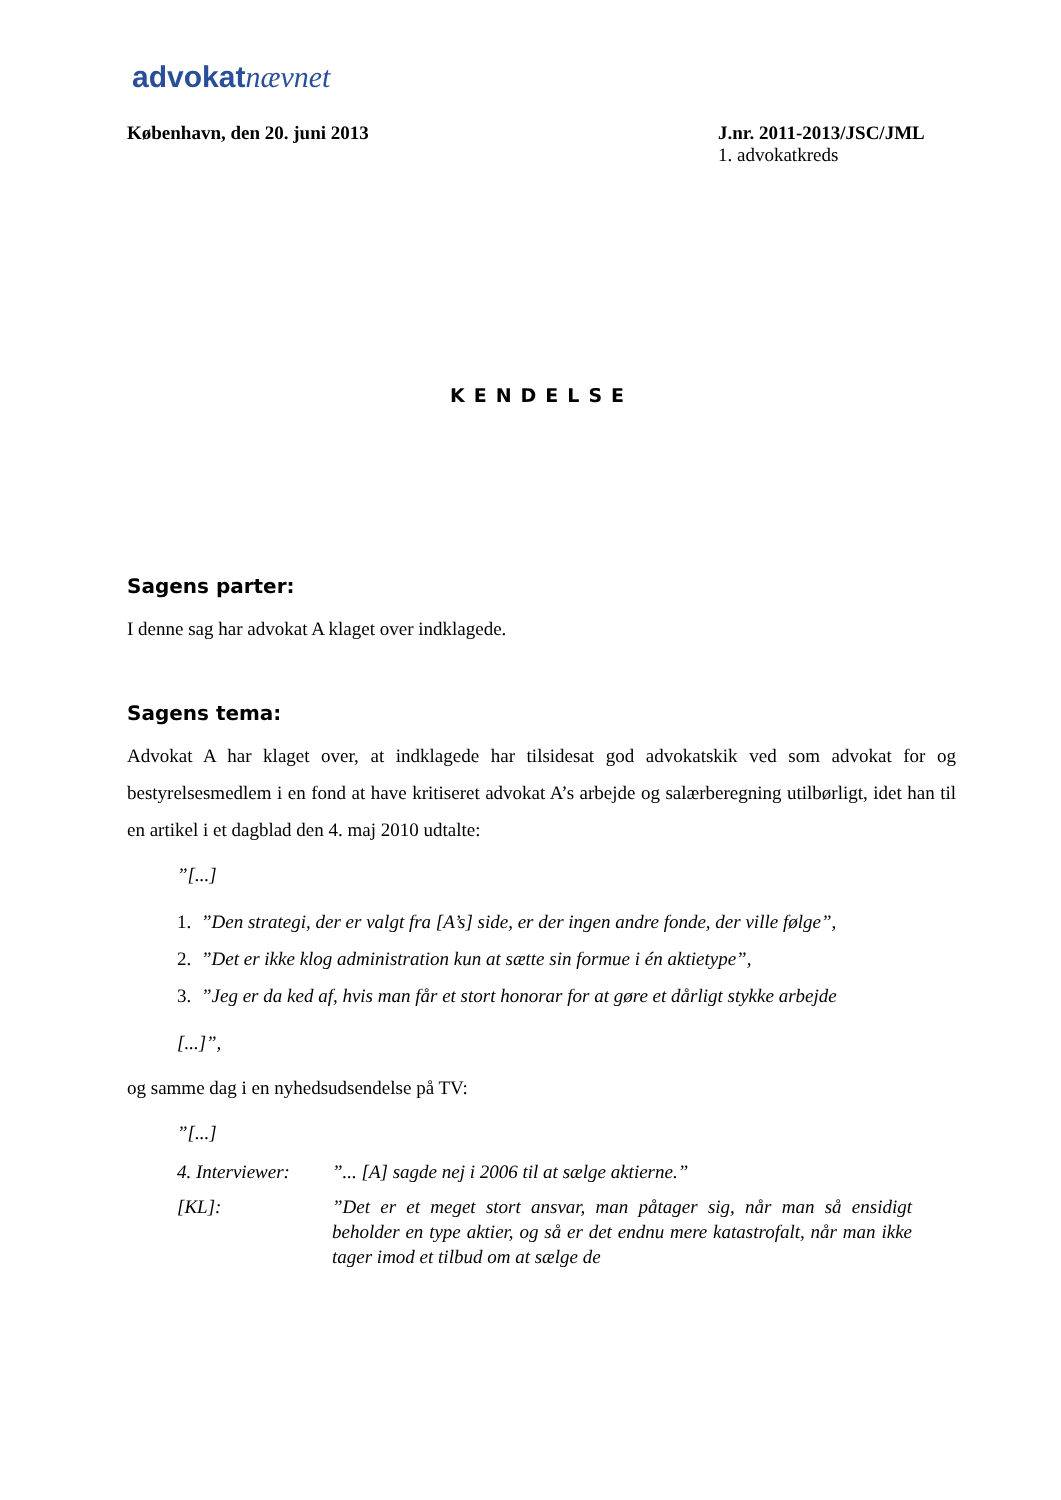advokat nævnet
København, den 20. juni 2013 J.nr. 2011-2013/JSC/JML
1. advokatkreds
KENDELSE
Sagens parter:
I denne sag har advokat A klaget over indklagede.
Sagens tema:
Advokat A har klaget over, at indklagede har tilsidesat god advokatskik ved som advokat for og bestyrelsesmedlem i en fond at have kritiseret advokat A’s arbejde og salærberegning utilbørligt, idet han til en artikel i et dagblad den 4. maj 2010 udtalte:
”[...]
1.”Den strategi, der er valgt fra [A’s] side, er der ingen andre fonde, der ville følge”,
2.”Det er ikke klog administration kun at sætte sin formue i én aktietype”,
3.”Jeg er da ked af, hvis man får et stort honorar for at gøre et dårligt stykke arbejde
[...]”,
og samme dag i en nyhedsudsendelse på TV:
”[...]
4. Interviewer:
”... [A] sagde nej i 2006 til at sælge aktierne.”
[KL]: ”Det er et meget stort ansvar, man påtager sig, når man så ensidigt beholder en type aktier, og så er det endnu mere katastrofalt, når man ikke tager imod et tilbud om at sælge de